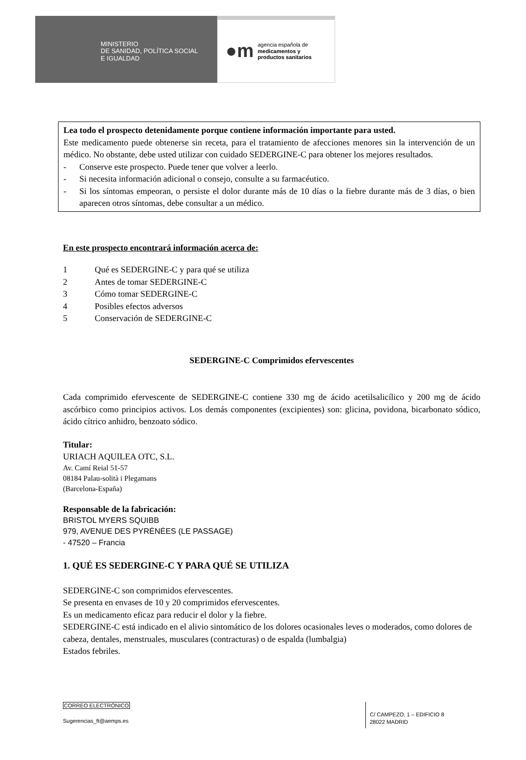MINISTERIO
DE SANIDAD, POLÍTICA SOCIAL
E IGUALDAD
●m agencia española de
medicamentos y
productos sanitarios
Lea todo el prospecto detenidamente porque contiene información importante para usted.
Este medicamento puede obtenerse sin receta, para el tratamiento de afecciones menores sin la intervención de un médico. No obstante, debe usted utilizar con cuidado SEDERGINE-C para obtener los mejores resultados.
- Conserve este prospecto. Puede tener que volver a leerlo.
- Si necesita información adicional o consejo, consulte a su farmacéutico.
- Si los síntomas empeoran, o persiste el dolor durante más de 10 días o la fiebre durante más de 3 días, o bien aparecen otros síntomas, debe consultar a un médico.
En este prospecto encontrará información acerca de:
1 Qué es SEDERGINE-C y para qué se utiliza
2 Antes de tomar SEDERGINE-C
3 Cómo tomar SEDERGINE-C
4 Posibles efectos adversos
5 Conservación de SEDERGINE-C
SEDERGINE-C Comprimidos efervescentes
Cada comprimido efervescente de SEDERGINE-C contiene 330 mg de ácido acetilsalicílico y 200 mg de ácido ascórbico como principios activos. Los demás componentes (excipientes) son: glicina, povidona, bicarbonato sódico, ácido cítrico anhidro, benzoato sódico.
Titular:
URIACH AQUILEA OTC, S.L.
Av. Camí Reial 51-57
08184 Palau-solità i Plegamans
(Barcelona-España)
Responsable de la fabricación:
BRISTOL MYERS SQUIBB
979, AVENUE DES PYRÉNÉES (LE PASSAGE)
- 47520 – Francia
1. QUÉ ES SEDERGINE-C Y PARA QUÉ SE UTILIZA
SEDERGINE-C son comprimidos efervescentes.
Se presenta en envases de 10 y 20 comprimidos efervescentes.
Es un medicamento eficaz para reducir el dolor y la fiebre.
SEDERGINE-C está indicado en el alivio sintomático de los dolores ocasionales leves o moderados, como dolores de cabeza, dentales, menstruales, musculares (contracturas) o de espalda (lumbalgia)
Estados febriles.
CORREO ELECTRÓNICO
Sugerencias_ft@aemps.es
C/ CAMPEZO, 1 – EDIFICIO 8
28022 MADRID